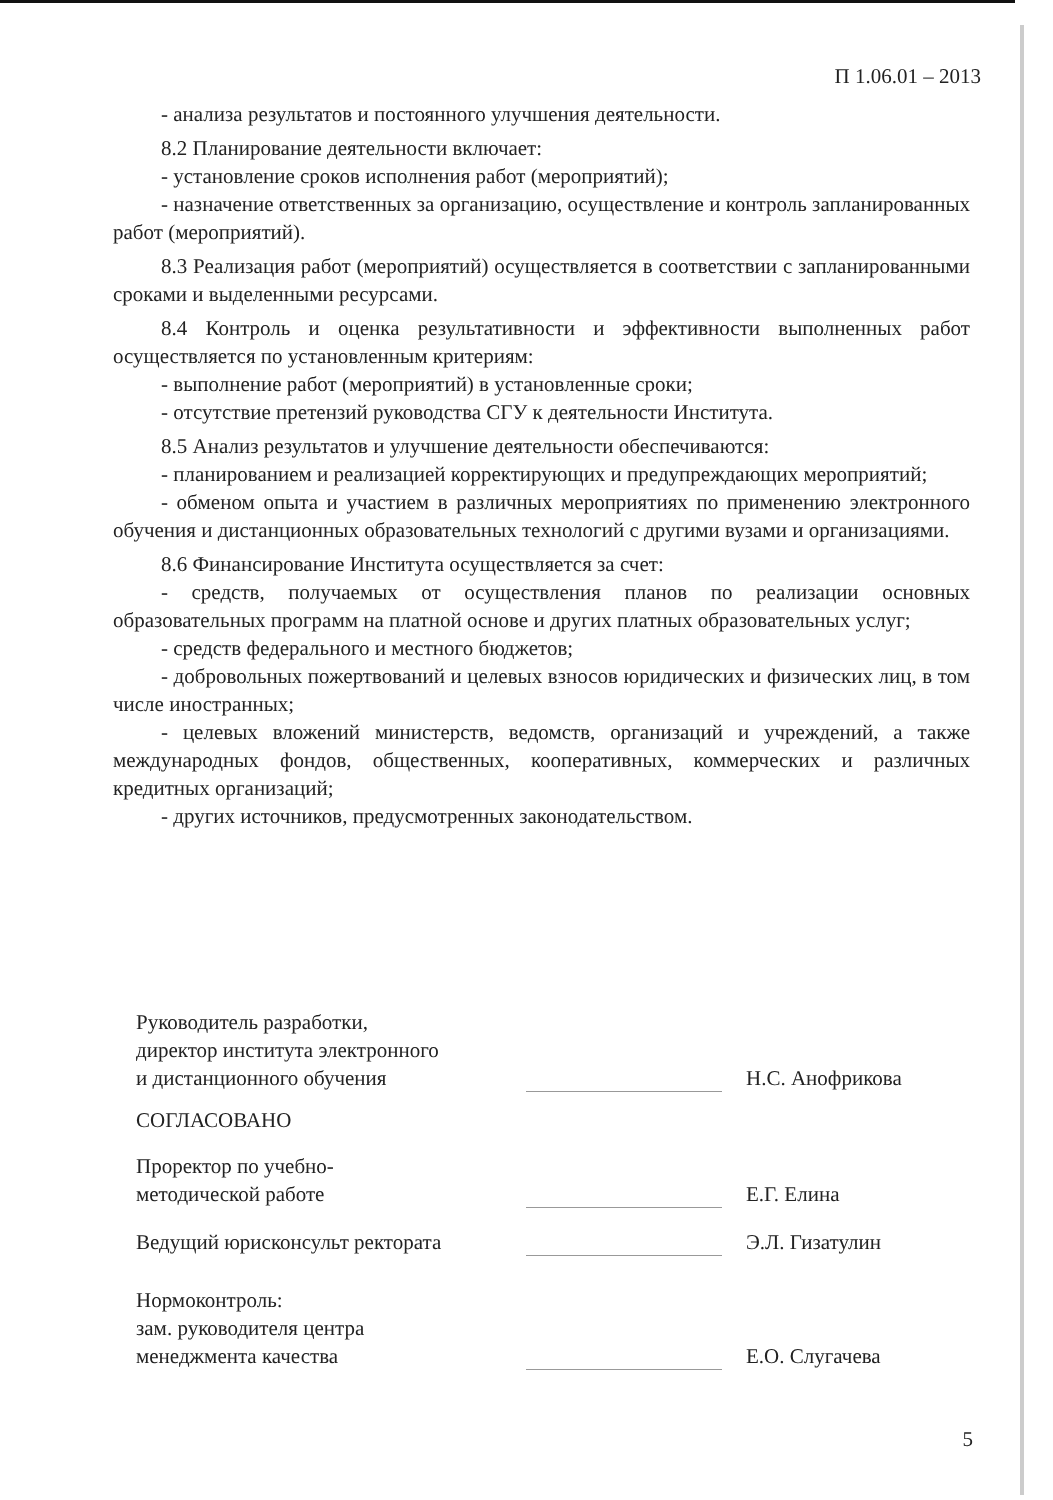П 1.06.01 – 2013
- анализа результатов и постоянного улучшения деятельности.
8.2 Планирование деятельности включает:
- установление сроков исполнения работ (мероприятий);
- назначение ответственных за организацию, осуществление и контроль запланированных работ (мероприятий).
8.3 Реализация работ (мероприятий) осуществляется в соответствии с запланированными сроками и выделенными ресурсами.
8.4 Контроль и оценка результативности и эффективности выполненных работ осуществляется по установленным критериям:
- выполнение работ (мероприятий) в установленные сроки;
- отсутствие претензий руководства СГУ к деятельности Института.
8.5 Анализ результатов и улучшение деятельности обеспечиваются:
- планированием и реализацией корректирующих и предупреждающих мероприятий;
- обменом опыта и участием в различных мероприятиях по применению электронного обучения и дистанционных образовательных технологий с другими вузами и организациями.
8.6 Финансирование Института осуществляется за счет:
- средств, получаемых от осуществления планов по реализации основных образовательных программ на платной основе и других платных образовательных услуг;
- средств федерального и местного бюджетов;
- добровольных пожертвований и целевых взносов юридических и физических лиц, в том числе иностранных;
- целевых вложений министерств, ведомств, организаций и учреждений, а также международных фондов, общественных, кооперативных, коммерческих и различных кредитных организаций;
- других источников, предусмотренных законодательством.
Руководитель разработки,
директор института электронного
и дистанционного обучения
Н.С. Анофрикова
СОГЛАСОВАНО
Проректор по учебно-
методической работе
Е.Г. Елина
Ведущий юрисконсульт ректората
Э.Л. Гизатулин
Нормоконтроль:
зам. руководителя центра
менеджмента качества
Е.О. Слугачева
5